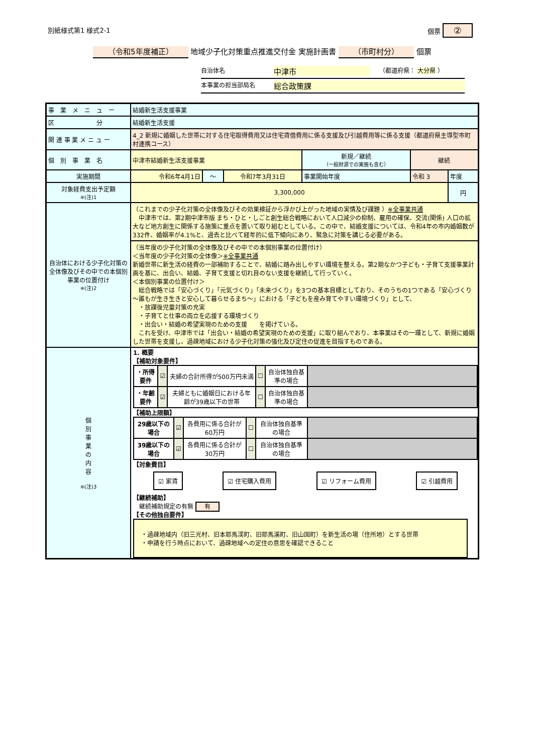別紙様式第1 様式2-1 個票 ②
（令和5年度補正） 地域少子化対策重点推進交付金 実施計画書 （市町村分） 個票
自治体名 中津市 （都道府県： 大分県 ）
本事業の担当部局名 総合政策課
| 事 業 メ ニ ュ ー | 結婚新生活支援事業 | | | | | |
| 区 分 | 結婚新生活支援 | | | | | |
| 関 連 事 業 メ ニ ュ ー | 4_2 新規に婚姻した世帯に対する住宅取得費用又は住宅賃借費用に係る支援及び引越費用等に係る支援（都道府県主導型市町村連携コース） | | | | | |
| 個 別 事 業 名 | 中津市結婚新生活支援事業 | | | 新規／継続 （一般財源での実施も含む） | 継続 | |
| 実施期間 | 令和6年4月1日 | ～ | 令和7年3月31日 | 事業開始年度 | 令和 3 | 年度 |
| 対象経費支出予定額 ※(注)1 | 3,300,000 | | | | | 円 |
| 自治体における少子化対策の全体像及びその中での本個別事業の位置付け ※(注)2 | （これまでの少子化対策の全体像及びその効果検証から浮かび上がった地域の実情及び課題 ） ※全事業共通 中津市では、第2期中津市版 まち・ひと・しごと創生総合戦略において人口減少の抑制、雇用の確保、交流(関係) 人口の拡大など地方創生に関係する施策に重点を置いて取り組むとしている。この中で、結婚支援については、令和4年の市内婚姻数が332件、婚姻率が4.1%と、過去と比べて経年的に低下傾向にあり、緊急に対策を講じる必要がある。 | | | | | |
| | （当年度の少子化対策の全体像及びその中での本個別事業の位置付け） ＜当年度の少子化対策の全体像＞ ※全事業共通 新婚世帯に新生活の経費の一部補助することで、結婚に踏み出しやすい環境を整える。第2期なかつ子ども・子育て支援事業計画を基に、出会い、結婚、子育て支援と切れ目のない支援を継続して行っていく。 ＜本個別事業の位置付け＞ 総合戦略では「安心づくり」「元気づくり」「未来づくり」を3つの基本目標としており、そのうちの1つである「安心づくり～誰もが生き生きと安心して暮らせるまち～」における「子どもを産み育てやすい環境づくり」として、 ・放課後児童対策の充実 ・子育てと仕事の両立を応援する環境づくり ・出会い・結婚の希望実現のための支援 を掲げている。 これを受け、中津市では「出会い・結婚の希望実現のための支援」に取り組んでおり、本事業はその一環として、新規に婚姻した世帯を支援し、過疎地域における少子化対策の強化及び定住の促進を目指すものである。 | | | | | |
| 個 別 事 業 の 内 容 ※(注)3 | 1. 概要 【補助対象要件】 / ・所得要件 / ☑ / 夫婦の合計所得が500万円未満 / ☐ / 自治体独自基準の場合 / / / ・年齢要件 / ☑ / 夫婦ともに婚姻日における年齢が39歳以下の世帯 / ☐ / 自治体独自基準の場合 / / 【補助上限額】 / 29歳以下の場合 / ☑ / 各費用に係る合計が60万円 / ☐ / 自治体独自基準の場合 / / / 39歳以下の場合 / ☑ / 各費用に係る合計が30万円 / ☐ / 自治体独自基準の場合 / / 【対象費目】 ☑ 家賃 ☑ 住宅購入費用 ☑ リフォーム費用 ☑ 引越費用 【継続補助】 継続補助規定の有無 有 【その他独自要件】 ・過疎地域内（旧三光村、旧本耶馬渓町、旧耶馬溪町、旧山国町）を新生活の場（住所地）とする世帯 ・申請を行う時点において、過疎地域への定住の意思を確認できること | | | | | |